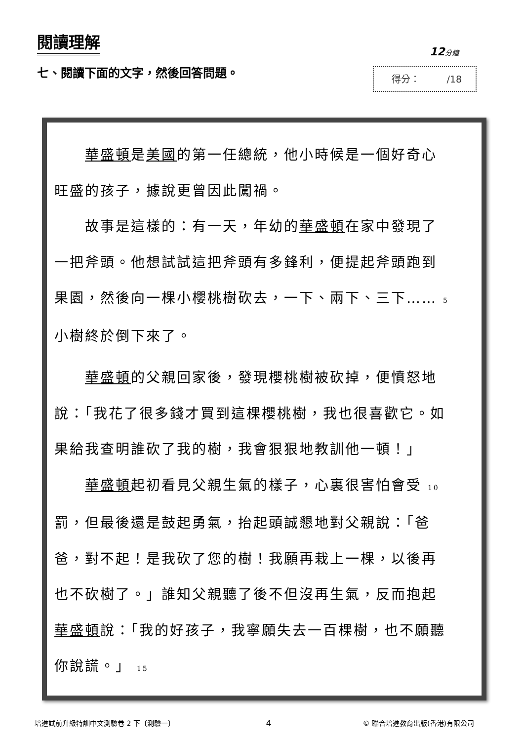閱讀理解
12分鐘
七、閱讀下面的文字，然後回答問題。 得分： /18
　　華盛頓是美國的第一任總統，他小時候是一個好奇心旺盛的孩子，據說更曾因此闖禍。
　　故事是這樣的：有一天，年幼的華盛頓在家中發現了一把斧頭。他想試試這把斧頭有多鋒利，便提起斧頭跑到果園，然後向一棵小櫻桃樹砍去，一下、兩下、三下…… 5
小樹終於倒下來了。
　　華盛頓的父親回家後，發現櫻桃樹被砍掉，便憤怒地說：「我花了很多錢才買到這棵櫻桃樹，我也很喜歡它。如果給我查明誰砍了我的樹，我會狠狠地教訓他一頓！」
　　華盛頓起初看見父親生氣的樣子，心裏很害怕會受 10
罰，但最後還是鼓起勇氣，抬起頭誠懇地對父親說：「爸爸，對不起！是我砍了您的樹！我願再栽上一棵，以後再也不砍樹了。」誰知父親聽了後不但沒再生氣，反而抱起華盛頓說：「我的好孩子，我寧願失去一百棵樹，也不願聽你說謊。」 15
培進試前升級特訓中文測驗卷 2 下〔測驗一〕 4 © 聯合培進教育出版(香港)有限公司